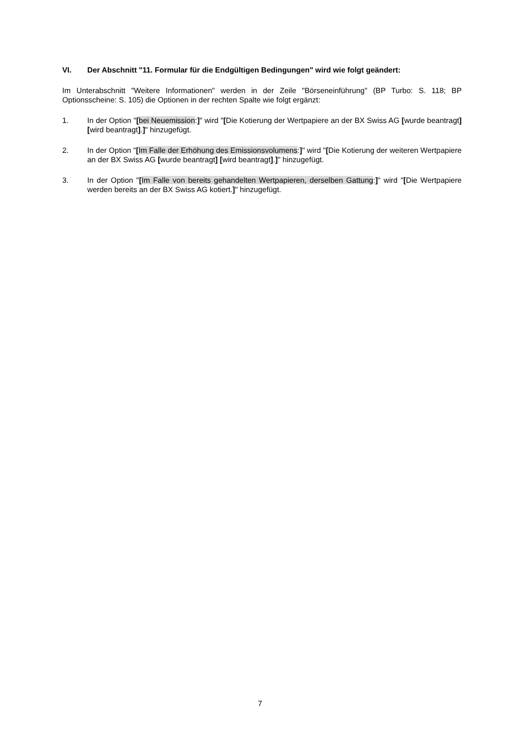VI. Der Abschnitt "11. Formular für die Endgültigen Bedingungen" wird wie folgt geändert:
Im Unterabschnitt "Weitere Informationen" werden in der Zeile "Börseneinführung" (BP Turbo: S. 118; BP Optionsscheine: S. 105) die Optionen in der rechten Spalte wie folgt ergänzt:
1. In der Option "[bei Neuemission:]" wird "[Die Kotierung der Wertpapiere an der BX Swiss AG [wurde beantragt] [wird beantragt].]" hinzugefügt.
2. In der Option "[Im Falle der Erhöhung des Emissionsvolumens:]" wird "[Die Kotierung der weiteren Wertpapiere an der BX Swiss AG [wurde beantragt] [wird beantragt].]" hinzugefügt.
3. In der Option "[Im Falle von bereits gehandelten Wertpapieren, derselben Gattung:]" wird "[Die Wertpapiere werden bereits an der BX Swiss AG kotiert.]" hinzugefügt.
7